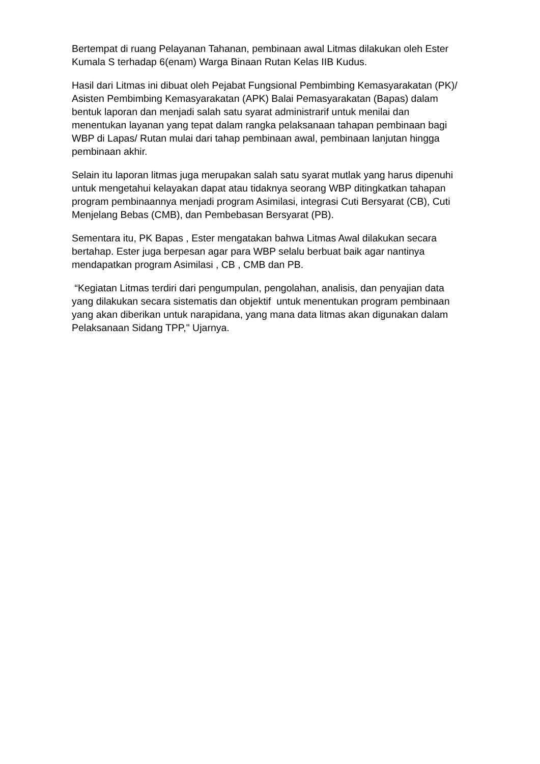Bertempat di ruang Pelayanan Tahanan, pembinaan awal Litmas dilakukan oleh Ester Kumala S terhadap 6(enam) Warga Binaan Rutan Kelas IIB Kudus.
Hasil dari Litmas ini dibuat oleh Pejabat Fungsional Pembimbing Kemasyarakatan (PK)/ Asisten Pembimbing Kemasyarakatan (APK) Balai Pemasyarakatan (Bapas) dalam bentuk laporan dan menjadi salah satu syarat administrarif untuk menilai dan menentukan layanan yang tepat dalam rangka pelaksanaan tahapan pembinaan bagi WBP di Lapas/ Rutan mulai dari tahap pembinaan awal, pembinaan lanjutan hingga pembinaan akhir.
Selain itu laporan litmas juga merupakan salah satu syarat mutlak yang harus dipenuhi untuk mengetahui kelayakan dapat atau tidaknya seorang WBP ditingkatkan tahapan program pembinaannya menjadi program Asimilasi, integrasi Cuti Bersyarat (CB), Cuti Menjelang Bebas (CMB), dan Pembebasan Bersyarat (PB).
Sementara itu, PK Bapas , Ester mengatakan bahwa Litmas Awal dilakukan secara bertahap. Ester juga berpesan agar para WBP selalu berbuat baik agar nantinya mendapatkan program Asimilasi , CB , CMB dan PB.
“Kegiatan Litmas terdiri dari pengumpulan, pengolahan, analisis, dan penyajian data yang dilakukan secara sistematis dan objektif untuk menentukan program pembinaan yang akan diberikan untuk narapidana, yang mana data litmas akan digunakan dalam Pelaksanaan Sidang TPP," Ujarnya.